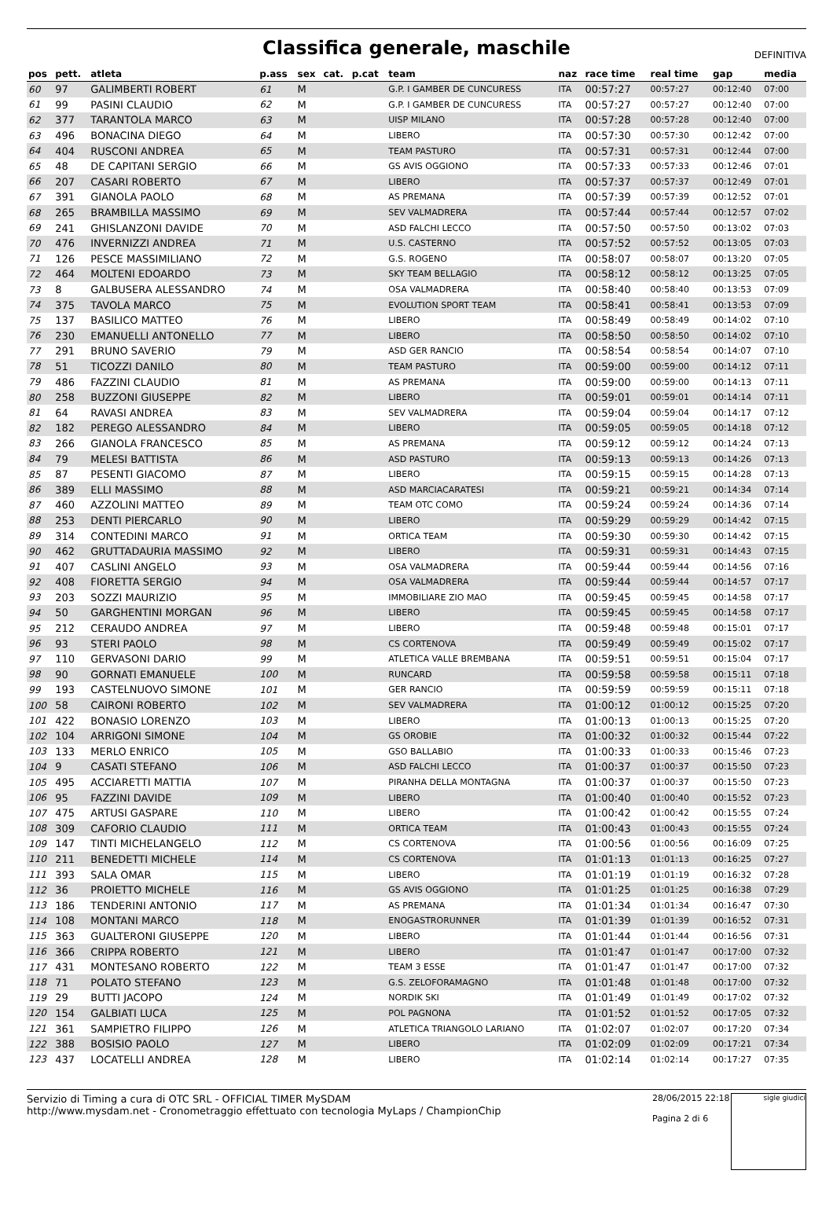Classifica generale, maschile
DEFINITIVA
| pos | pett. | atleta | p.ass | sex | cat. | p.cat | team | naz | race time | real time | gap | media |
| --- | --- | --- | --- | --- | --- | --- | --- | --- | --- | --- | --- | --- |
| 60 | 97 | GALIMBERTI ROBERT | 61 | M | | | G.P. I GAMBER DE CUNCURESS | ITA | 00:57:27 | 00:57:27 | 00:12:40 | 07:00 |
| 61 | 99 | PASINI CLAUDIO | 62 | M | | | G.P. I GAMBER DE CUNCURESS | ITA | 00:57:27 | 00:57:27 | 00:12:40 | 07:00 |
| 62 | 377 | TARANTOLA MARCO | 63 | M | | | UISP MILANO | ITA | 00:57:28 | 00:57:28 | 00:12:40 | 07:00 |
| 63 | 496 | BONACINA DIEGO | 64 | M | | | LIBERO | ITA | 00:57:30 | 00:57:30 | 00:12:42 | 07:00 |
| 64 | 404 | RUSCONI ANDREA | 65 | M | | | TEAM PASTURO | ITA | 00:57:31 | 00:57:31 | 00:12:44 | 07:00 |
| 65 | 48 | DE CAPITANI SERGIO | 66 | M | | | GS AVIS OGGIONO | ITA | 00:57:33 | 00:57:33 | 00:12:46 | 07:01 |
| 66 | 207 | CASARI ROBERTO | 67 | M | | | LIBERO | ITA | 00:57:37 | 00:57:37 | 00:12:49 | 07:01 |
| 67 | 391 | GIANOLA PAOLO | 68 | M | | | AS PREMANA | ITA | 00:57:39 | 00:57:39 | 00:12:52 | 07:01 |
| 68 | 265 | BRAMBILLA MASSIMO | 69 | M | | | SEV VALMADRERA | ITA | 00:57:44 | 00:57:44 | 00:12:57 | 07:02 |
| 69 | 241 | GHISLANZONI DAVIDE | 70 | M | | | ASD FALCHI LECCO | ITA | 00:57:50 | 00:57:50 | 00:13:02 | 07:03 |
| 70 | 476 | INVERNIZZI ANDREA | 71 | M | | | U.S. CASTERNO | ITA | 00:57:52 | 00:57:52 | 00:13:05 | 07:03 |
| 71 | 126 | PESCE MASSIMILIANO | 72 | M | | | G.S. ROGENO | ITA | 00:58:07 | 00:58:07 | 00:13:20 | 07:05 |
| 72 | 464 | MOLTENI EDOARDO | 73 | M | | | SKY TEAM BELLAGIO | ITA | 00:58:12 | 00:58:12 | 00:13:25 | 07:05 |
| 73 | 8 | GALBUSERA ALESSANDRO | 74 | M | | | OSA VALMADRERA | ITA | 00:58:40 | 00:58:40 | 00:13:53 | 07:09 |
| 74 | 375 | TAVOLA MARCO | 75 | M | | | EVOLUTION SPORT TEAM | ITA | 00:58:41 | 00:58:41 | 00:13:53 | 07:09 |
| 75 | 137 | BASILICO MATTEO | 76 | M | | | LIBERO | ITA | 00:58:49 | 00:58:49 | 00:14:02 | 07:10 |
| 76 | 230 | EMANUELLI ANTONELLO | 77 | M | | | LIBERO | ITA | 00:58:50 | 00:58:50 | 00:14:02 | 07:10 |
| 77 | 291 | BRUNO SAVERIO | 79 | M | | | ASD GER RANCIO | ITA | 00:58:54 | 00:58:54 | 00:14:07 | 07:10 |
| 78 | 51 | TICOZZI DANILO | 80 | M | | | TEAM PASTURO | ITA | 00:59:00 | 00:59:00 | 00:14:12 | 07:11 |
| 79 | 486 | FAZZINI CLAUDIO | 81 | M | | | AS PREMANA | ITA | 00:59:00 | 00:59:00 | 00:14:13 | 07:11 |
| 80 | 258 | BUZZONI GIUSEPPE | 82 | M | | | LIBERO | ITA | 00:59:01 | 00:59:01 | 00:14:14 | 07:11 |
| 81 | 64 | RAVASI ANDREA | 83 | M | | | SEV VALMADRERA | ITA | 00:59:04 | 00:59:04 | 00:14:17 | 07:12 |
| 82 | 182 | PEREGO ALESSANDRO | 84 | M | | | LIBERO | ITA | 00:59:05 | 00:59:05 | 00:14:18 | 07:12 |
| 83 | 266 | GIANOLA FRANCESCO | 85 | M | | | AS PREMANA | ITA | 00:59:12 | 00:59:12 | 00:14:24 | 07:13 |
| 84 | 79 | MELESI BATTISTA | 86 | M | | | ASD PASTURO | ITA | 00:59:13 | 00:59:13 | 00:14:26 | 07:13 |
| 85 | 87 | PESENTI GIACOMO | 87 | M | | | LIBERO | ITA | 00:59:15 | 00:59:15 | 00:14:28 | 07:13 |
| 86 | 389 | ELLI MASSIMO | 88 | M | | | ASD MARCIACARATESI | ITA | 00:59:21 | 00:59:21 | 00:14:34 | 07:14 |
| 87 | 460 | AZZOLINI MATTEO | 89 | M | | | TEAM OTC COMO | ITA | 00:59:24 | 00:59:24 | 00:14:36 | 07:14 |
| 88 | 253 | DENTI PIERCARLO | 90 | M | | | LIBERO | ITA | 00:59:29 | 00:59:29 | 00:14:42 | 07:15 |
| 89 | 314 | CONTEDINI MARCO | 91 | M | | | ORTICA TEAM | ITA | 00:59:30 | 00:59:30 | 00:14:42 | 07:15 |
| 90 | 462 | GRUTTADAURIA MASSIMO | 92 | M | | | LIBERO | ITA | 00:59:31 | 00:59:31 | 00:14:43 | 07:15 |
| 91 | 407 | CASLINI ANGELO | 93 | M | | | OSA VALMADRERA | ITA | 00:59:44 | 00:59:44 | 00:14:56 | 07:16 |
| 92 | 408 | FIORETTA SERGIO | 94 | M | | | OSA VALMADRERA | ITA | 00:59:44 | 00:59:44 | 00:14:57 | 07:17 |
| 93 | 203 | SOZZI MAURIZIO | 95 | M | | | IMMOBILIARE ZIO MAO | ITA | 00:59:45 | 00:59:45 | 00:14:58 | 07:17 |
| 94 | 50 | GARGHENTINI MORGAN | 96 | M | | | LIBERO | ITA | 00:59:45 | 00:59:45 | 00:14:58 | 07:17 |
| 95 | 212 | CERAUDO ANDREA | 97 | M | | | LIBERO | ITA | 00:59:48 | 00:59:48 | 00:15:01 | 07:17 |
| 96 | 93 | STERI PAOLO | 98 | M | | | CS CORTENOVA | ITA | 00:59:49 | 00:59:49 | 00:15:02 | 07:17 |
| 97 | 110 | GERVASONI DARIO | 99 | M | | | ATLETICA VALLE BREMBANA | ITA | 00:59:51 | 00:59:51 | 00:15:04 | 07:17 |
| 98 | 90 | GORNATI EMANUELE | 100 | M | | | RUNCARD | ITA | 00:59:58 | 00:59:58 | 00:15:11 | 07:18 |
| 99 | 193 | CASTELNUOVO SIMONE | 101 | M | | | GER RANCIO | ITA | 00:59:59 | 00:59:59 | 00:15:11 | 07:18 |
| 100 | 58 | CAIRONI ROBERTO | 102 | M | | | SEV VALMADRERA | ITA | 01:00:12 | 01:00:12 | 00:15:25 | 07:20 |
| 101 | 422 | BONASIO LORENZO | 103 | M | | | LIBERO | ITA | 01:00:13 | 01:00:13 | 00:15:25 | 07:20 |
| 102 | 104 | ARRIGONI SIMONE | 104 | M | | | GS OROBIE | ITA | 01:00:32 | 01:00:32 | 00:15:44 | 07:22 |
| 103 | 133 | MERLO ENRICO | 105 | M | | | GSO BALLABIO | ITA | 01:00:33 | 01:00:33 | 00:15:46 | 07:23 |
| 104 | 9 | CASATI STEFANO | 106 | M | | | ASD FALCHI LECCO | ITA | 01:00:37 | 01:00:37 | 00:15:50 | 07:23 |
| 105 | 495 | ACCIARETTI MATTIA | 107 | M | | | PIRANHA DELLA MONTAGNA | ITA | 01:00:37 | 01:00:37 | 00:15:50 | 07:23 |
| 106 | 95 | FAZZINI DAVIDE | 109 | M | | | LIBERO | ITA | 01:00:40 | 01:00:40 | 00:15:52 | 07:23 |
| 107 | 475 | ARTUSI GASPARE | 110 | M | | | LIBERO | ITA | 01:00:42 | 01:00:42 | 00:15:55 | 07:24 |
| 108 | 309 | CAFORIO CLAUDIO | 111 | M | | | ORTICA TEAM | ITA | 01:00:43 | 01:00:43 | 00:15:55 | 07:24 |
| 109 | 147 | TINTI MICHELANGELO | 112 | M | | | CS CORTENOVA | ITA | 01:00:56 | 01:00:56 | 00:16:09 | 07:25 |
| 110 | 211 | BENEDETTI MICHELE | 114 | M | | | CS CORTENOVA | ITA | 01:01:13 | 01:01:13 | 00:16:25 | 07:27 |
| 111 | 393 | SALA OMAR | 115 | M | | | LIBERO | ITA | 01:01:19 | 01:01:19 | 00:16:32 | 07:28 |
| 112 | 36 | PROIETTO MICHELE | 116 | M | | | GS AVIS OGGIONO | ITA | 01:01:25 | 01:01:25 | 00:16:38 | 07:29 |
| 113 | 186 | TENDERINI ANTONIO | 117 | M | | | AS PREMANA | ITA | 01:01:34 | 01:01:34 | 00:16:47 | 07:30 |
| 114 | 108 | MONTANI MARCO | 118 | M | | | ENOGASTRORUNNER | ITA | 01:01:39 | 01:01:39 | 00:16:52 | 07:31 |
| 115 | 363 | GUALTERONI GIUSEPPE | 120 | M | | | LIBERO | ITA | 01:01:44 | 01:01:44 | 00:16:56 | 07:31 |
| 116 | 366 | CRIPPA ROBERTO | 121 | M | | | LIBERO | ITA | 01:01:47 | 01:01:47 | 00:17:00 | 07:32 |
| 117 | 431 | MONTESANO ROBERTO | 122 | M | | | TEAM 3 ESSE | ITA | 01:01:47 | 01:01:47 | 00:17:00 | 07:32 |
| 118 | 71 | POLATO STEFANO | 123 | M | | | G.S. ZELOFORAMAGNO | ITA | 01:01:48 | 01:01:48 | 00:17:00 | 07:32 |
| 119 | 29 | BUTTI JACOPO | 124 | M | | | NORDIK SKI | ITA | 01:01:49 | 01:01:49 | 00:17:02 | 07:32 |
| 120 | 154 | GALBIATI LUCA | 125 | M | | | POL PAGNONA | ITA | 01:01:52 | 01:01:52 | 00:17:05 | 07:32 |
| 121 | 361 | SAMPIETRO FILIPPO | 126 | M | | | ATLETICA TRIANGOLO LARIANO | ITA | 01:02:07 | 01:02:07 | 00:17:20 | 07:34 |
| 122 | 388 | BOSISIO PAOLO | 127 | M | | | LIBERO | ITA | 01:02:09 | 01:02:09 | 00:17:21 | 07:34 |
| 123 | 437 | LOCATELLI ANDREA | 128 | M | | | LIBERO | ITA | 01:02:14 | 01:02:14 | 00:17:27 | 07:35 |
Servizio di Timing a cura di OTC SRL - OFFICIAL TIMER MySDAM
http://www.mysdam.net - Cronometraggio effettuato con tecnologia MyLaps / ChampionChip
28/06/2015 22:18
Pagina 2 di 6
sigle giudici